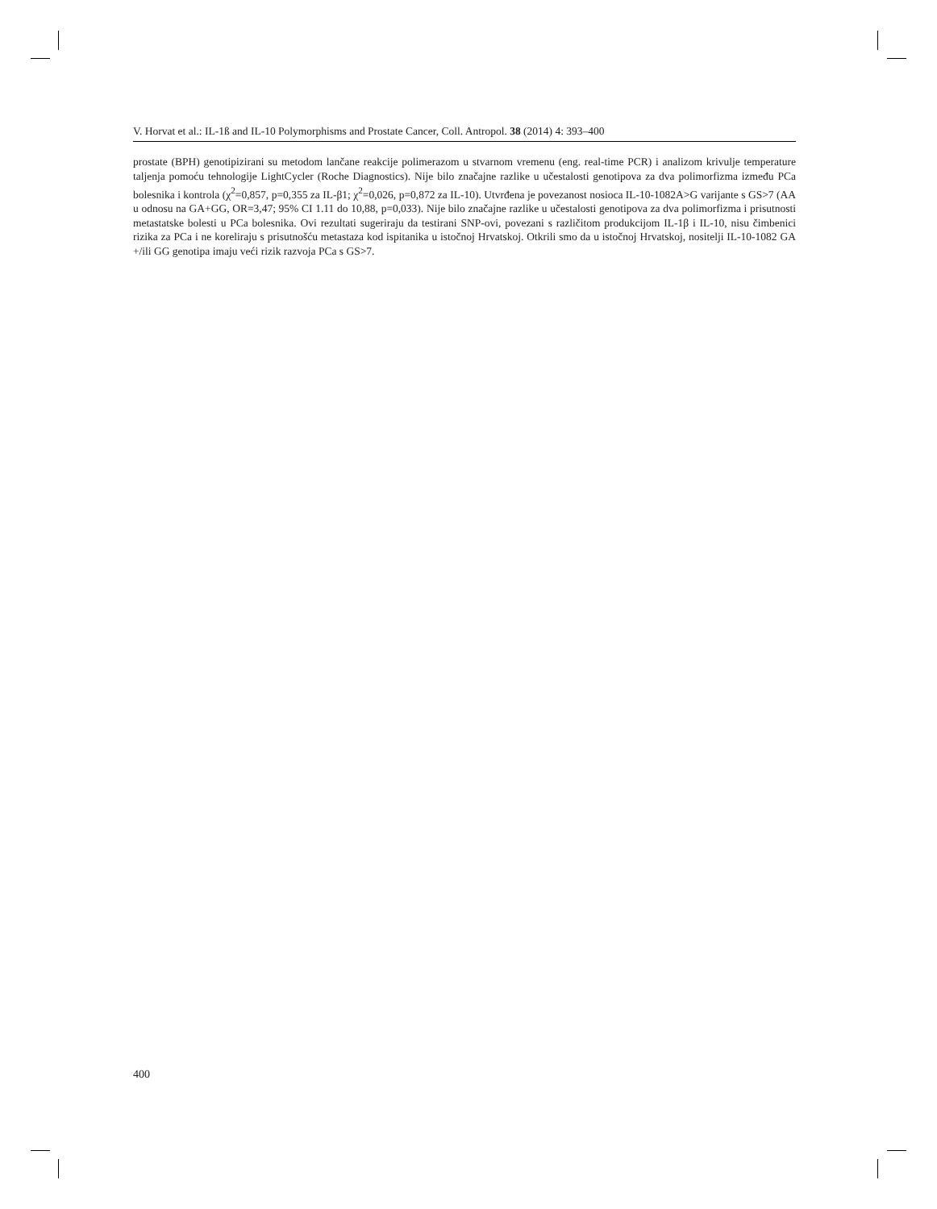V. Horvat et al.: IL-1ß and IL-10 Polymorphisms and Prostate Cancer, Coll. Antropol. 38 (2014) 4: 393–400
prostate (BPH) genotipizirani su metodom lančane reakcije polimerazom u stvarnom vremenu (eng. real-time PCR) i analizom krivulje temperature taljenja pomoću tehnologije LightCycler (Roche Diagnostics). Nije bilo značajne razlike u učestalosti genotipova za dva polimorfizma između PCa bolesnika i kontrola (χ<sup>2</sup>=0,857, p=0,355 za IL-β1; χ<sup>2</sup>=0,026, p=0,872 za IL-10). Utvrđena je povezanost nosioca IL-10-1082A>G varijante s GS>7 (AA u odnosu na GA+GG, OR=3,47; 95% CI 1.11 do 10,88, p=0,033). Nije bilo značajne razlike u učestalosti genotipova za dva polimorfizma i prisutnosti metastatske bolesti u PCa bolesnika. Ovi rezultati sugeriraju da testirani SNP-ovi, povezani s različitom produkcijom IL-1β i IL-10, nisu čimbenici rizika za PCa i ne koreliraju s prisutnošću metastaza kod ispitanika u istočnoj Hrvatskoj. Otkrili smo da u istočnoj Hrvatskoj, nositelji IL-10-1082 GA +/ili GG genotipa imaju veći rizik razvoja PCa s GS>7.
400